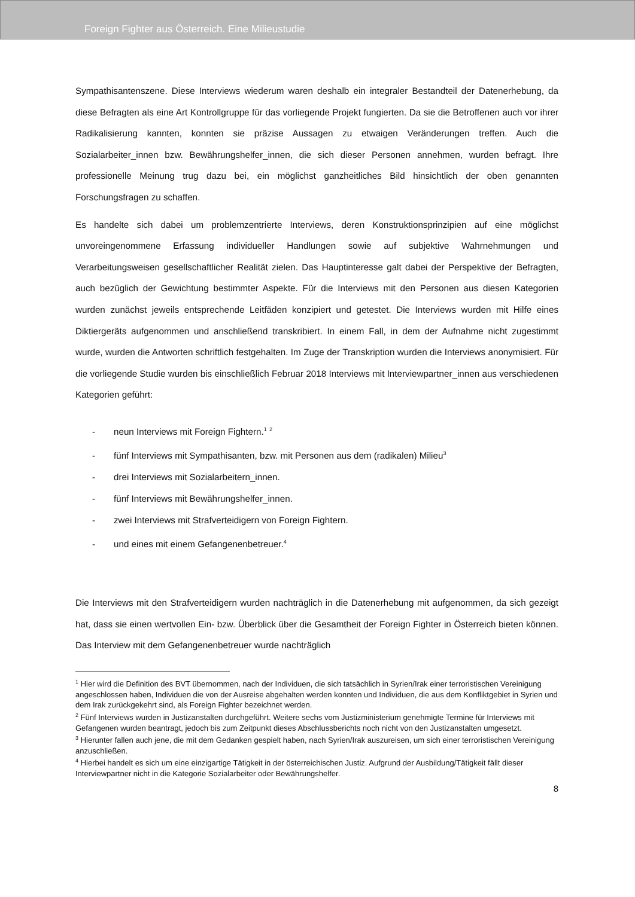Foreign Fighter aus Österreich. Eine Milieustudie
Sympathisantenszene. Diese Interviews wiederum waren deshalb ein integraler Bestandteil der Datenerhebung, da diese Befragten als eine Art Kontrollgruppe für das vorliegende Projekt fungierten. Da sie die Betroffenen auch vor ihrer Radikalisierung kannten, konnten sie präzise Aussagen zu etwaigen Veränderungen treffen. Auch die Sozialarbeiter_innen bzw. Bewährungshelfer_innen, die sich dieser Personen annehmen, wurden befragt. Ihre professionelle Meinung trug dazu bei, ein möglichst ganzheitliches Bild hinsichtlich der oben genannten Forschungsfragen zu schaffen.
Es handelte sich dabei um problemzentrierte Interviews, deren Konstruktionsprinzipien auf eine möglichst unvoreingenommene Erfassung individueller Handlungen sowie auf subjektive Wahrnehmungen und Verarbeitungsweisen gesellschaftlicher Realität zielen. Das Hauptinteresse galt dabei der Perspektive der Befragten, auch bezüglich der Gewichtung bestimmter Aspekte. Für die Interviews mit den Personen aus diesen Kategorien wurden zunächst jeweils entsprechende Leitfäden konzipiert und getestet. Die Interviews wurden mit Hilfe eines Diktiergeräts aufgenommen und anschließend transkribiert. In einem Fall, in dem der Aufnahme nicht zugestimmt wurde, wurden die Antworten schriftlich festgehalten. Im Zuge der Transkription wurden die Interviews anonymisiert. Für die vorliegende Studie wurden bis einschließlich Februar 2018 Interviews mit Interviewpartner_innen aus verschiedenen Kategorien geführt:
- neun Interviews mit Foreign Fightern.<sup>1</sup> <sup>2</sup>
- fünf Interviews mit Sympathisanten, bzw. mit Personen aus dem (radikalen) Milieu<sup>3</sup>
- drei Interviews mit Sozialarbeitern_innen.
- fünf Interviews mit Bewährungshelfer_innen.
- zwei Interviews mit Strafverteidigern von Foreign Fightern.
- und eines mit einem Gefangenenbetreuer.<sup>4</sup>
Die Interviews mit den Strafverteidigern wurden nachträglich in die Datenerhebung mit aufgenommen, da sich gezeigt hat, dass sie einen wertvollen Ein- bzw. Überblick über die Gesamtheit der Foreign Fighter in Österreich bieten können. Das Interview mit dem Gefangenenbetreuer wurde nachträglich
<sup>1</sup> Hier wird die Definition des BVT übernommen, nach der Individuen, die sich tatsächlich in Syrien/Irak einer terroristischen Vereinigung angeschlossen haben, Individuen die von der Ausreise abgehalten werden konnten und Individuen, die aus dem Konfliktgebiet in Syrien und dem Irak zurückgekehrt sind, als Foreign Fighter bezeichnet werden.
<sup>2</sup> Fünf Interviews wurden in Justizanstalten durchgeführt. Weitere sechs vom Justizministerium genehmigte Termine für Interviews mit Gefangenen wurden beantragt, jedoch bis zum Zeitpunkt dieses Abschlussberichts noch nicht von den Justizanstalten umgesetzt.
<sup>3</sup> Hierunter fallen auch jene, die mit dem Gedanken gespielt haben, nach Syrien/Irak auszureisen, um sich einer terroristischen Vereinigung anzuschließen.
<sup>4</sup> Hierbei handelt es sich um eine einzigartige Tätigkeit in der österreichischen Justiz. Aufgrund der Ausbildung/Tätigkeit fällt dieser Interviewpartner nicht in die Kategorie Sozialarbeiter oder Bewährungshelfer.
8